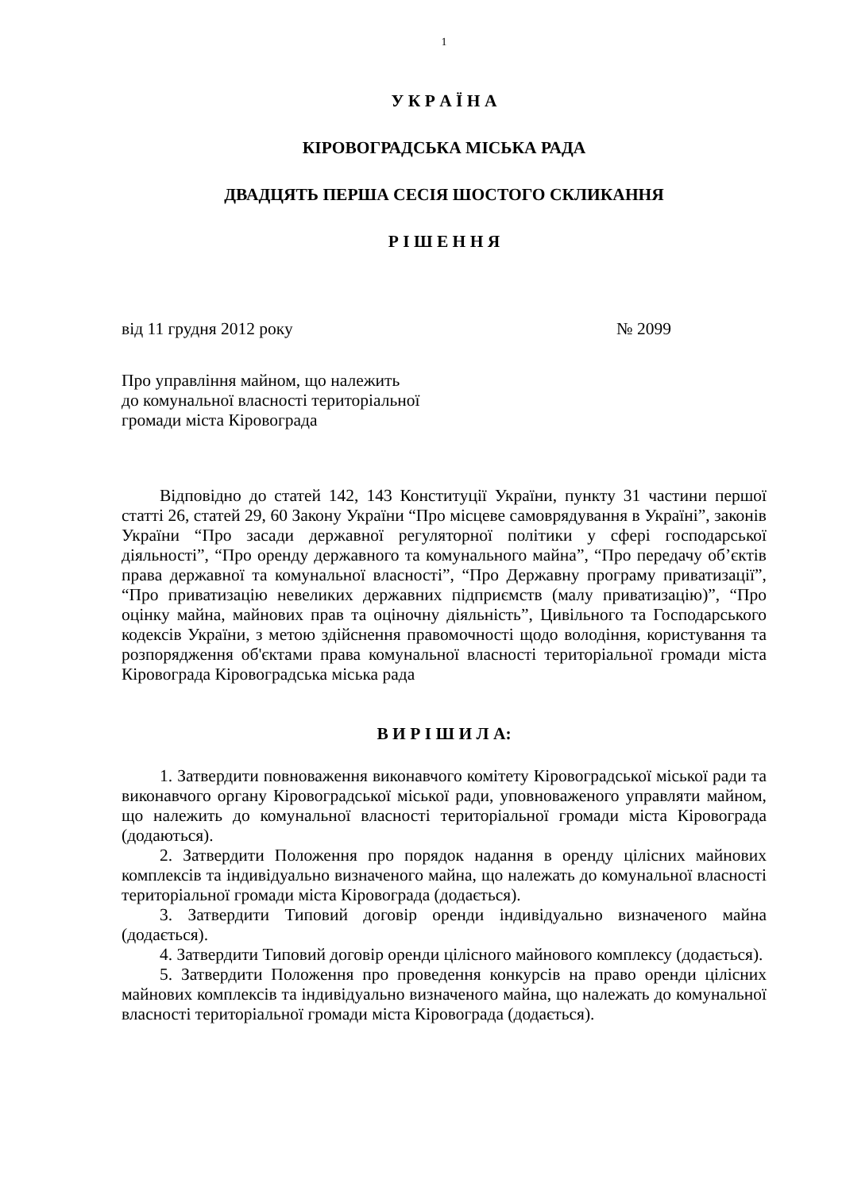1
У К Р А Ї Н А
КІРОВОГРАДСЬКА МІСЬКА РАДА
ДВАДЦЯТЬ ПЕРША СЕСІЯ ШОСТОГО СКЛИКАННЯ
Р І Ш Е Н Н Я
від 11 грудня 2012 року № 2099
Про управління майном, що належить
до комунальної власності територіальної
громади міста Кіровограда
Відповідно до статей 142, 143 Конституції України, пункту 31 частини першої статті 26, статей 29, 60 Закону України “Про місцеве самоврядування в Україні”, законів України “Про засади державної регуляторної політики у сфері господарської діяльності”, “Про оренду державного та комунального майна”, “Про передачу об’єктів права державної та комунальної власності”, “Про Державну програму приватизації”, “Про приватизацію невеликих державних підприємств (малу приватизацію)”, “Про оцінку майна, майнових прав та оціночну діяльність”, Цивільного та Господарського кодексів України, з метою здійснення правомочності щодо володіння, користування та розпорядження об'єктами права комунальної власності територіальної громади міста Кіровограда Кіровоградська міська рада
В И Р І Ш И Л А:
1. Затвердити повноваження виконавчого комітету Кіровоградської міської ради та виконавчого органу Кіровоградської міської ради, уповноваженого управляти майном, що належить до комунальної власності територіальної громади міста Кіровограда (додаються).
2. Затвердити Положення про порядок надання в оренду цілісних майнових комплексів та індивідуально визначеного майна, що належать до комунальної власності територіальної громади міста Кіровограда (додається).
3. Затвердити Типовий договір оренди індивідуально визначеного майна (додається).
4. Затвердити Типовий договір оренди цілісного майнового комплексу (додається).
5. Затвердити Положення про проведення конкурсів на право оренди цілісних майнових комплексів та індивідуально визначеного майна, що належать до комунальної власності територіальної громади міста Кіровограда (додається).